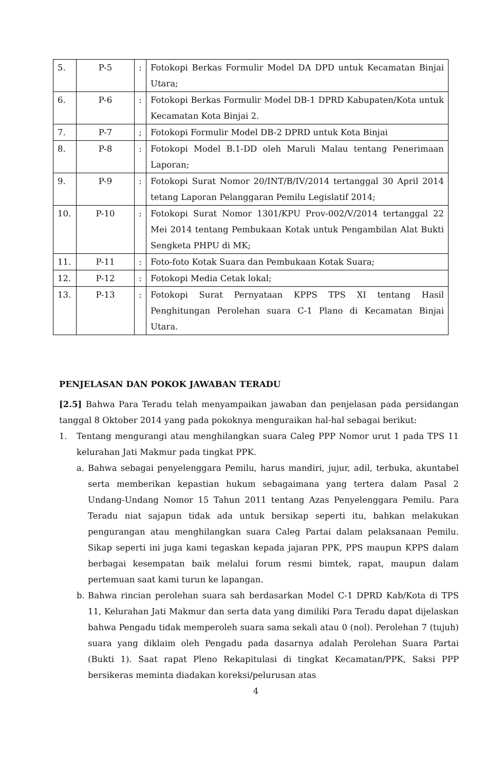| 5. | P-5 | : | Fotokopi Berkas Formulir Model DA DPD untuk Kecamatan Binjai Utara; |
| 6. | P-6 | : | Fotokopi Berkas Formulir Model DB-1 DPRD Kabupaten/Kota untuk Kecamatan Kota Binjai 2. |
| 7. | P-7 | ; | Fotokopi Formulir Model DB-2 DPRD untuk Kota Binjai |
| 8. | P-8 | : | Fotokopi Model B.1-DD oleh Maruli Malau tentang Penerimaan Laporan; |
| 9. | P-9 | : | Fotokopi Surat Nomor 20/INT/B/IV/2014 tertanggal 30 April 2014 tetang Laporan Pelanggaran Pemilu Legislatif 2014; |
| 10. | P-10 | : | Fotokopi Surat Nomor 1301/KPU Prov-002/V/2014 tertanggal 22 Mei 2014 tentang Pembukaan Kotak untuk Pengambilan Alat Bukti Sengketa PHPU di MK; |
| 11. | P-11 | : | Foto-foto Kotak Suara dan Pembukaan Kotak Suara; |
| 12. | P-12 | : | Fotokopi Media Cetak lokal; |
| 13. | P-13 | : | Fotokopi Surat Pernyataan KPPS TPS XI tentang Hasil Penghitungan Perolehan suara C-1 Plano di Kecamatan Binjai Utara. |
PENJELASAN DAN POKOK JAWABAN TERADU
[2.5] Bahwa Para Teradu telah menyampaikan jawaban dan penjelasan pada persidangan tanggal 8 Oktober 2014 yang pada pokoknya menguraikan hal-hal sebagai berikut:
1. Tentang mengurangi atau menghilangkan suara Caleg PPP Nomor urut 1 pada TPS 11 kelurahan Jati Makmur pada tingkat PPK.
a. Bahwa sebagai penyelenggara Pemilu, harus mandiri, jujur, adil, terbuka, akuntabel serta memberikan kepastian hukum sebagaimana yang tertera dalam Pasal 2 Undang-Undang Nomor 15 Tahun 2011 tentang Azas Penyelenggara Pemilu. Para Teradu niat sajapun tidak ada untuk bersikap seperti itu, bahkan melakukan pengurangan atau menghilangkan suara Caleg Partai dalam pelaksanaan Pemilu. Sikap seperti ini juga kami tegaskan kepada jajaran PPK, PPS maupun KPPS dalam berbagai kesempatan baik melalui forum resmi bimtek, rapat, maupun dalam pertemuan saat kami turun ke lapangan.
b. Bahwa rincian perolehan suara sah berdasarkan Model C-1 DPRD Kab/Kota di TPS 11, Kelurahan Jati Makmur dan serta data yang dimiliki Para Teradu dapat dijelaskan bahwa Pengadu tidak memperoleh suara sama sekali atau 0 (nol). Perolehan 7 (tujuh) suara yang diklaim oleh Pengadu pada dasarnya adalah Perolehan Suara Partai (Bukti 1). Saat rapat Pleno Rekapitulasi di tingkat Kecamatan/PPK, Saksi PPP bersikeras meminta diadakan koreksi/pelurusan atas
4